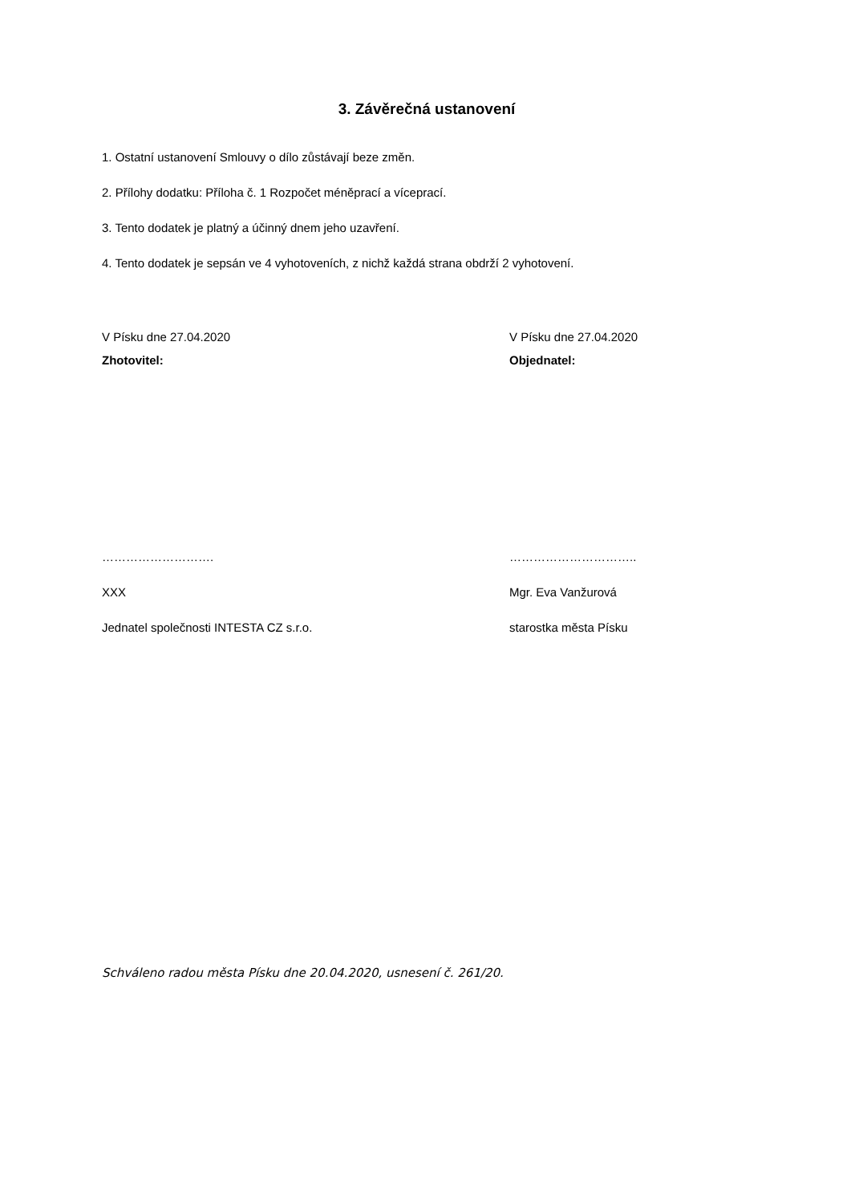3. Závěrečná ustanovení
1. Ostatní ustanovení Smlouvy o dílo zůstávají beze změn.
2. Přílohy dodatku: Příloha č. 1 Rozpočet méněprací a víceprací.
3. Tento dodatek je platný a účinný dnem jeho uzavření.
4. Tento dodatek je sepsán ve 4 vyhotoveních, z nichž každá strana obdrží 2 vyhotovení.
V Písku dne 27.04.2020
Zhotovitel:
V Písku dne 27.04.2020
Objednatel:
……………………….
XXX
Jednatel společnosti INTESTA CZ s.r.o.
…………………………..
Mgr. Eva Vanžurová
starostka města Písku
Schváleno radou města Písku dne 20.04.2020, usnesení č. 261/20.